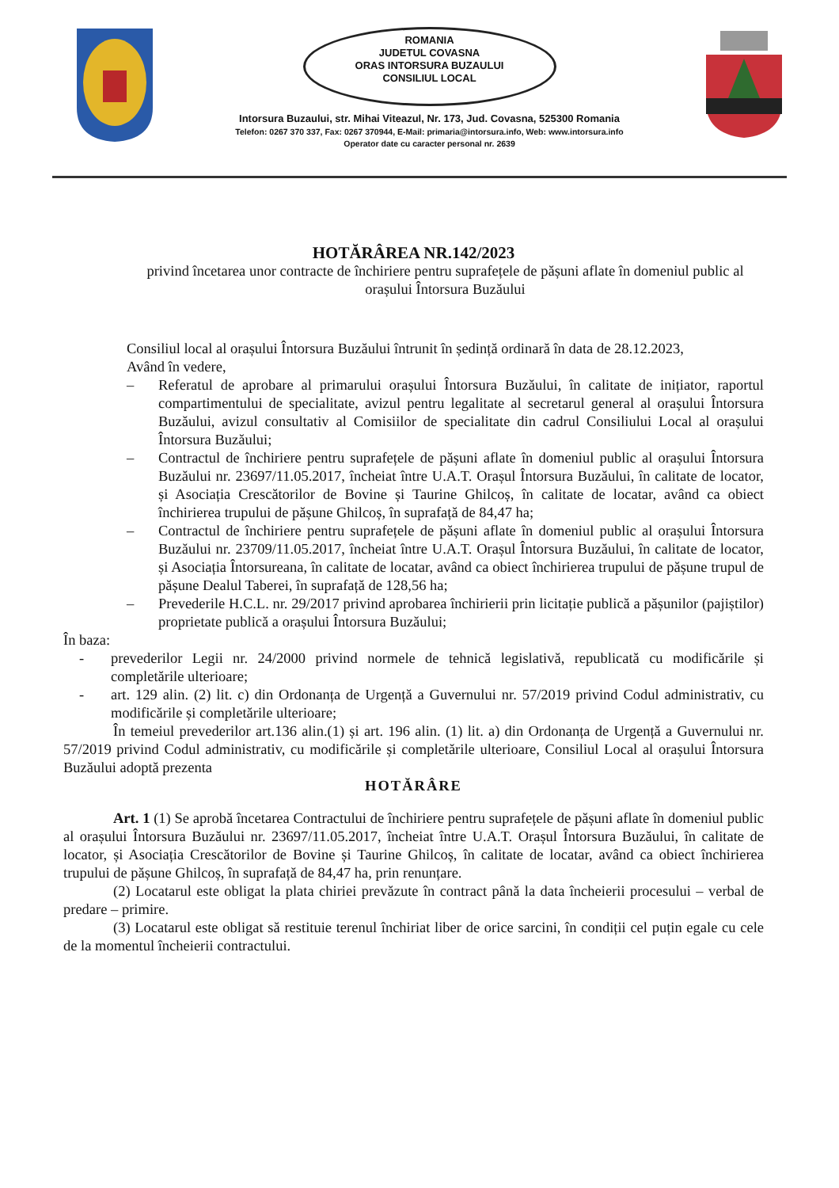ROMANIA
JUDETUL COVASNA
ORAS INTORSURA BUZAULUI
CONSILIUL LOCAL
Intorsura Buzaului, str. Mihai Viteazul, Nr. 173, Jud. Covasna, 525300 Romania
Telefon: 0267 370 337, Fax: 0267 370944, E-Mail: primaria@intorsura.info, Web: www.intorsura.info
Operator date cu caracter personal nr. 2639
HOTĂRÂREA NR.142/2023
privind încetarea unor contracte de închiriere pentru suprafețele de pășuni aflate în domeniul public al orașului Întorsura Buzăului
Consiliul local al orașului Întorsura Buzăului întrunit în ședință ordinară în data de 28.12.2023,
Având în vedere,
– Referatul de aprobare al primarului orașului Întorsura Buzăului, în calitate de inițiator, raportul compartimentului de specialitate, avizul pentru legalitate al secretarul general al orașului Întorsura Buzăului, avizul consultativ al Comisiilor de specialitate din cadrul Consiliului Local al orașului Întorsura Buzăului;
– Contractul de închiriere pentru suprafețele de pășuni aflate în domeniul public al orașului Întorsura Buzăului nr. 23697/11.05.2017, încheiat între U.A.T. Orașul Întorsura Buzăului, în calitate de locator, și Asociația Crescătorilor de Bovine și Taurine Ghilcoș, în calitate de locatar, având ca obiect închirierea trupului de pășune Ghilcoș, în suprafață de 84,47 ha;
– Contractul de închiriere pentru suprafețele de pășuni aflate în domeniul public al orașului Întorsura Buzăului nr. 23709/11.05.2017, încheiat între U.A.T. Orașul Întorsura Buzăului, în calitate de locator, și Asociația Întorsureana, în calitate de locatar, având ca obiect închirierea trupului de pășune trupul de pășune Dealul Taberei, în suprafață de 128,56 ha;
– Prevederile H.C.L. nr. 29/2017 privind aprobarea închirierii prin licitație publică a pășunilor (pajiștilor) proprietate publică a orașului Întorsura Buzăului;
În baza:
- prevederilor Legii nr. 24/2000 privind normele de tehnică legislativă, republicată cu modificările și completările ulterioare;
- art. 129 alin. (2) lit. c) din Ordonanța de Urgență a Guvernului nr. 57/2019 privind Codul administrativ, cu modificările și completările ulterioare;
În temeiul prevederilor art.136 alin.(1) și art. 196 alin. (1) lit. a) din Ordonanța de Urgență a Guvernului nr. 57/2019 privind Codul administrativ, cu modificările și completările ulterioare, Consiliul Local al orașului Întorsura Buzăului adoptă prezenta
HOTĂRÂRE
Art. 1 (1) Se aprobă încetarea Contractului de închiriere pentru suprafețele de pășuni aflate în domeniul public al orașului Întorsura Buzăului nr. 23697/11.05.2017, încheiat între U.A.T. Orașul Întorsura Buzăului, în calitate de locator, și Asociația Crescătorilor de Bovine și Taurine Ghilcoș, în calitate de locatar, având ca obiect închirierea trupului de pășune Ghilcoș, în suprafață de 84,47 ha, prin renunțare.
(2) Locatarul este obligat la plata chiriei prevăzute în contract până la data încheierii procesului – verbal de predare – primire.
(3) Locatarul este obligat să restituie terenul închiriat liber de orice sarcini, în condiții cel puțin egale cu cele de la momentul încheierii contractului.